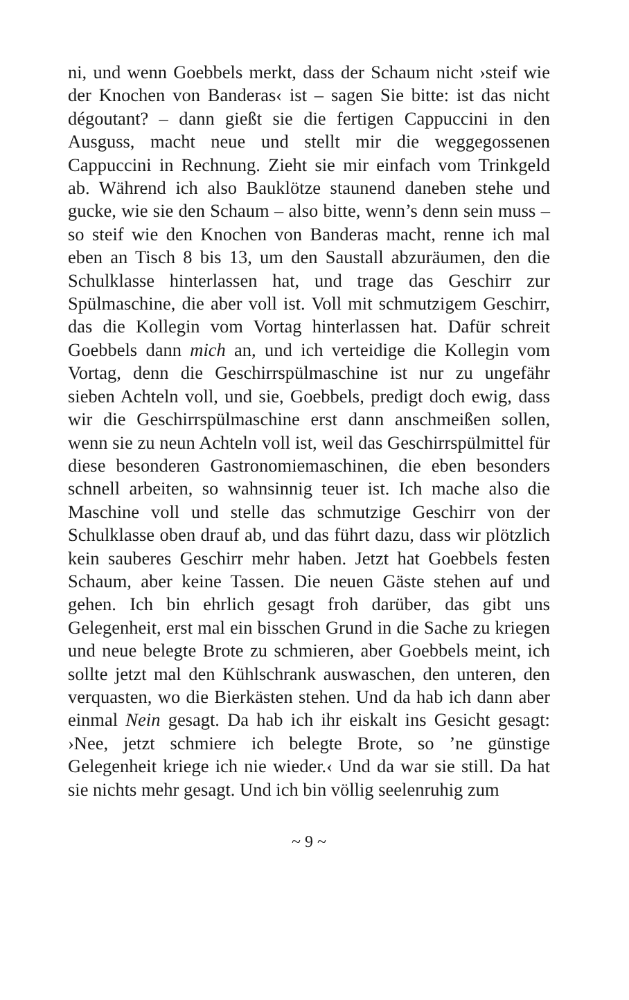ni, und wenn Goebbels merkt, dass der Schaum nicht ›steif wie der Knochen von Banderas‹ ist – sagen Sie bitte: ist das nicht dégoutant? – dann gießt sie die fertigen Cappuccini in den Ausguss, macht neue und stellt mir die weggegossenen Cappuccini in Rechnung. Zieht sie mir einfach vom Trinkgeld ab. Während ich also Bauklötze staunend daneben stehe und gucke, wie sie den Schaum – also bitte, wenn’s denn sein muss – so steif wie den Knochen von Banderas macht, renne ich mal eben an Tisch 8 bis 13, um den Saustall abzuräumen, den die Schulklasse hinterlassen hat, und trage das Geschirr zur Spülmaschine, die aber voll ist. Voll mit schmutzigem Geschirr, das die Kollegin vom Vortag hinterlassen hat. Dafür schreit Goebbels dann mich an, und ich verteidige die Kollegin vom Vortag, denn die Geschirrspülmaschine ist nur zu ungefähr sieben Achteln voll, und sie, Goebbels, predigt doch ewig, dass wir die Geschirrspülmaschine erst dann anschmeißen sollen, wenn sie zu neun Achteln voll ist, weil das Geschirrspülmittel für diese besonderen Gastronomiemaschinen, die eben besonders schnell arbeiten, so wahnsinnig teuer ist. Ich mache also die Maschine voll und stelle das schmutzige Geschirr von der Schulklasse oben drauf ab, und das führt dazu, dass wir plötzlich kein sauberes Geschirr mehr haben. Jetzt hat Goebbels festen Schaum, aber keine Tassen. Die neuen Gäste stehen auf und gehen. Ich bin ehrlich gesagt froh darüber, das gibt uns Gelegenheit, erst mal ein bisschen Grund in die Sache zu kriegen und neue belegte Brote zu schmieren, aber Goebbels meint, ich sollte jetzt mal den Kühlschrank auswaschen, den unteren, den verquasten, wo die Bierkästen stehen. Und da hab ich dann aber einmal Nein gesagt. Da hab ich ihr eiskalt ins Gesicht gesagt: ›Nee, jetzt schmiere ich belegte Brote, so ’ne günstige Gelegenheit kriege ich nie wieder.‹ Und da war sie still. Da hat sie nichts mehr gesagt. Und ich bin völlig seelenruhig zum
~ 9 ~